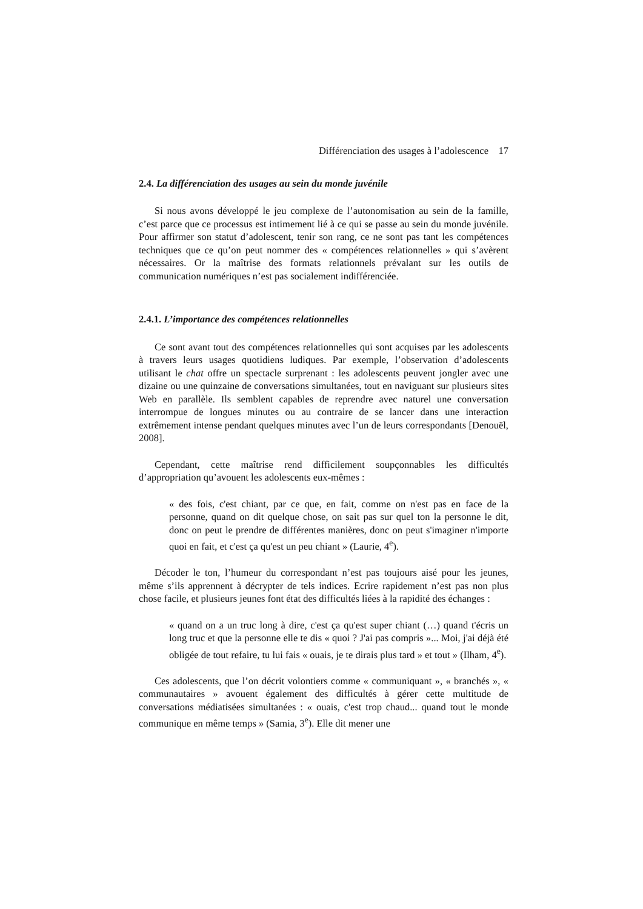Différenciation des usages à l’adolescence 17
2.4. La différenciation des usages au sein du monde juvénile
Si nous avons développé le jeu complexe de l’autonomisation au sein de la famille, c’est parce que ce processus est intimement lié à ce qui se passe au sein du monde juvénile. Pour affirmer son statut d’adolescent, tenir son rang, ce ne sont pas tant les compétences techniques que ce qu’on peut nommer des « compétences relationnelles » qui s’avèrent nécessaires. Or la maîtrise des formats relationnels prévalant sur les outils de communication numériques n’est pas socialement indifférenciée.
2.4.1. L’importance des compétences relationnelles
Ce sont avant tout des compétences relationnelles qui sont acquises par les adolescents à travers leurs usages quotidiens ludiques. Par exemple, l’observation d’adolescents utilisant le chat offre un spectacle surprenant : les adolescents peuvent jongler avec une dizaine ou une quinzaine de conversations simultanées, tout en naviguant sur plusieurs sites Web en parallèle. Ils semblent capables de reprendre avec naturel une conversation interrompue de longues minutes ou au contraire de se lancer dans une interaction extrêmement intense pendant quelques minutes avec l’un de leurs correspondants [Denouël, 2008].
Cependant, cette maîtrise rend difficilement soupçonnables les difficultés d’appropriation qu’avouent les adolescents eux-mêmes :
« des fois, c'est chiant, par ce que, en fait, comme on n'est pas en face de la personne, quand on dit quelque chose, on sait pas sur quel ton la personne le dit, donc on peut le prendre de différentes manières, donc on peut s'imaginer n'importe quoi en fait, et c'est ça qu'est un peu chiant » (Laurie, 4<sup>e</sup>).
Décoder le ton, l’humeur du correspondant n’est pas toujours aisé pour les jeunes, même s’ils apprennent à décrypter de tels indices. Ecrire rapidement n’est pas non plus chose facile, et plusieurs jeunes font état des difficultés liées à la rapidité des échanges :
« quand on a un truc long à dire, c'est ça qu'est super chiant (…) quand t'écris un long truc et que la personne elle te dis « quoi ? J'ai pas compris »... Moi, j'ai déjà été obligée de tout refaire, tu lui fais « ouais, je te dirais plus tard » et tout » (Ilham, 4<sup>e</sup>).
Ces adolescents, que l’on décrit volontiers comme « communiquant », « branchés », « communautaires » avouent également des difficultés à gérer cette multitude de conversations médiatisées simultanées : « ouais, c'est trop chaud... quand tout le monde communique en même temps » (Samia, 3<sup>e</sup>). Elle dit mener une